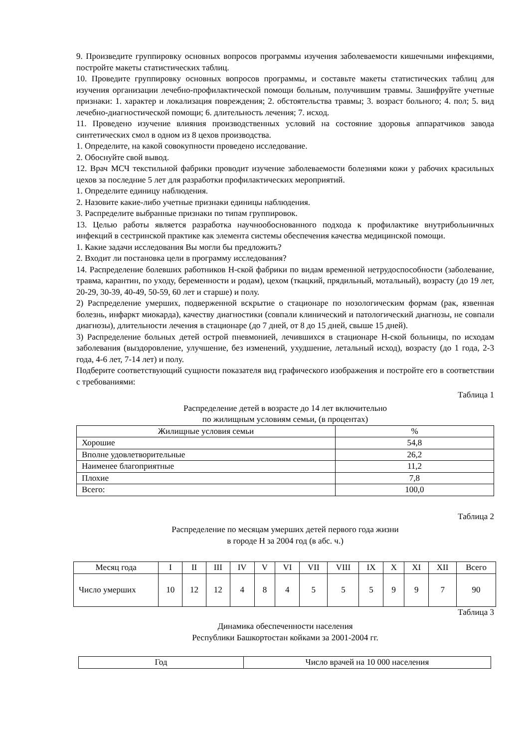9. Произведите группировку основных вопросов программы изучения заболеваемости кишечными инфекциями, постройте макеты статистических таблиц.
10. Проведите группировку основных вопросов программы, и составьте макеты статистических таблиц для изучения организации лечебно-профилактической помощи больным, получившим травмы. Зашифруйте учетные признаки: 1. характер и локализация повреждения; 2. обстоятельства травмы; 3. возраст больного; 4. пол; 5. вид лечебно-диагностической помощи; 6. длительность лечения; 7. исход.
11. Проведено изучение влияния производственных условий на состояние здоровья аппаратчиков завода синтетических смол в одном из 8 цехов производства.
1. Определите, на какой совокупности проведено исследование.
2. Обоснуйте свой вывод.
12. Врач МСЧ текстильной фабрики проводит изучение заболеваемости болезнями кожи у рабочих красильных цехов за последние 5 лет для разработки профилактических мероприятий.
1. Определите единицу наблюдения.
2. Назовите какие-либо учетные признаки единицы наблюдения.
3. Распределите выбранные признаки по типам группировок.
13. Целью работы является разработка научнообоснованного подхода к профилактике внутрибольничных инфекций в сестринской практике как элемента системы обеспечения качества медицинской помощи.
1. Какие задачи исследования Вы могли бы предложить?
2. Входит ли постановка цели в программу исследования?
14. Распределение болевших работников Н-ской фабрики по видам временной нетрудоспособности (заболевание, травма, карантин, по уходу, беременности и родам), цехом (ткацкий, прядильный, мотальный), возрасту (до 19 лет, 20-29, 30-39, 40-49, 50-59, 60 лет и старше) и полу.
2) Распределение умерших, подверженной вскрытие о стационаре по нозологическим формам (рак, язвенная болезнь, инфаркт миокарда), качеству диагностики (совпали клинический и патологический диагнозы, не совпали диагнозы), длительности лечения в стационаре (до 7 дней, от 8 до 15 дней, свыше 15 дней).
3) Распределение больных детей острой пневмонией, лечившихся в стационаре Н-ской больницы, по исходам заболевания (выздоровление, улучшение, без изменений, ухудшение, летальный исход), возрасту (до 1 года, 2-3 года, 4-6 лет, 7-14 лет) и полу.
Подберите соответствующий сущности показателя вид графического изображения и постройте его в соответствии с требованиями:
Таблица 1
Распределение детей в возрасте до 14 лет включительно
по жилищным условиям семьи, (в процентах)
| Жилищные условия семьи | % |
| --- | --- |
| Хорошие | 54,8 |
| Вполне удовлетворительные | 26,2 |
| Наименее благоприятные | 11,2 |
| Плохие | 7,8 |
| Всего: | 100,0 |
Таблица 2
Распределение по месяцам умерших детей первого года жизни
в городе Н за 2004 год (в абс. ч.)
| Месяц года | I | II | III | IV | V | VI | VII | VIII | IX | X | XI | XII | Всего |
| --- | --- | --- | --- | --- | --- | --- | --- | --- | --- | --- | --- | --- | --- |
| Число умерших | 10 | 12 | 12 | 4 | 8 | 4 | 5 | 5 | 5 | 9 | 9 | 7 | 90 |
Таблица 3
Динамика обеспеченности населения
Республики Башкортостан койками за 2001-2004 гг.
| Год | Число врачей на 10 000 населения |
| --- | --- |